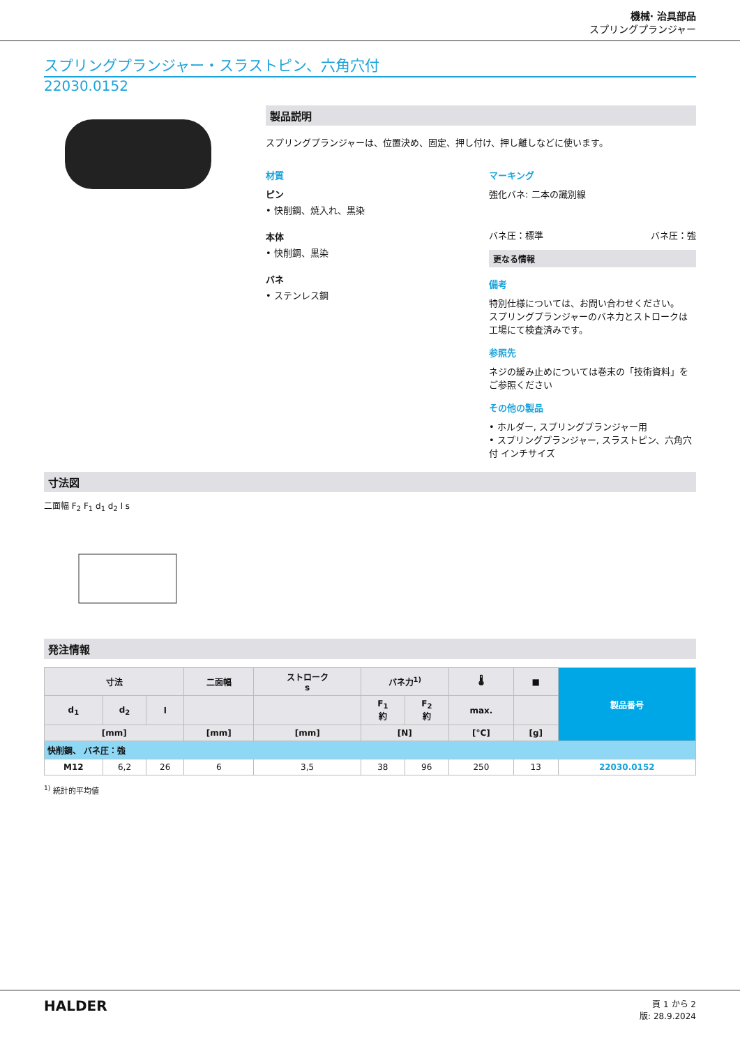機械· 治具部品
スプリングプランジャー
スプリングプランジャー・スラストピン、六角穴付
22030.0152
製品説明
スプリングプランジャーは、位置決め、固定、押し付け、押し離しなどに使います。
材質
ピン
• 快削鋼、焼入れ、黒染
本体
• 快削鋼、黒染
バネ
• ステンレス鋼
マーキング
強化バネ: 二本の識別線
バネ圧：標準 バネ圧：強
更なる情報
備考
特別仕様については、お問い合わせください。
スプリングプランジャーのバネ力とストロークは工場にて検査済みです。
参照先
ネジの緩み止めについては巻末の「技術資料」をご参照ください
その他の製品
• ホルダー, スプリングプランジャー用
• スプリングプランジャー, スラストピン、六角穴付 インチサイズ
寸法図
二面幅 F<sub>2</sub> F<sub>1</sub> d<sub>1</sub> d<sub>2</sub> l s
発注情報
| 寸法 | | | 二面幅 | ストローク s | バネ力<sup>1)</sup> | | 🌡 | ■ | 製品番号 |
| --- | --- | --- | --- | --- | --- | --- | --- | --- | --- |
| d<sub>1</sub> | d<sub>2</sub> | l | | | F<sub>1</sub> 約 | F<sub>2</sub> 約 | max. | | |
| [mm] | | | [mm] | [mm] | [N] | | [°C] | [g] | |
| 快削鋼、 バネ圧：強 | | | | | | | | | |
| M12 | 6,2 | 26 | 6 | 3,5 | 38 | 96 | 250 | 13 | 22030.0152 |
<sup>1)</sup> 統計的平均値
HALDER
頁 1 から 2
版: 28.9.2024